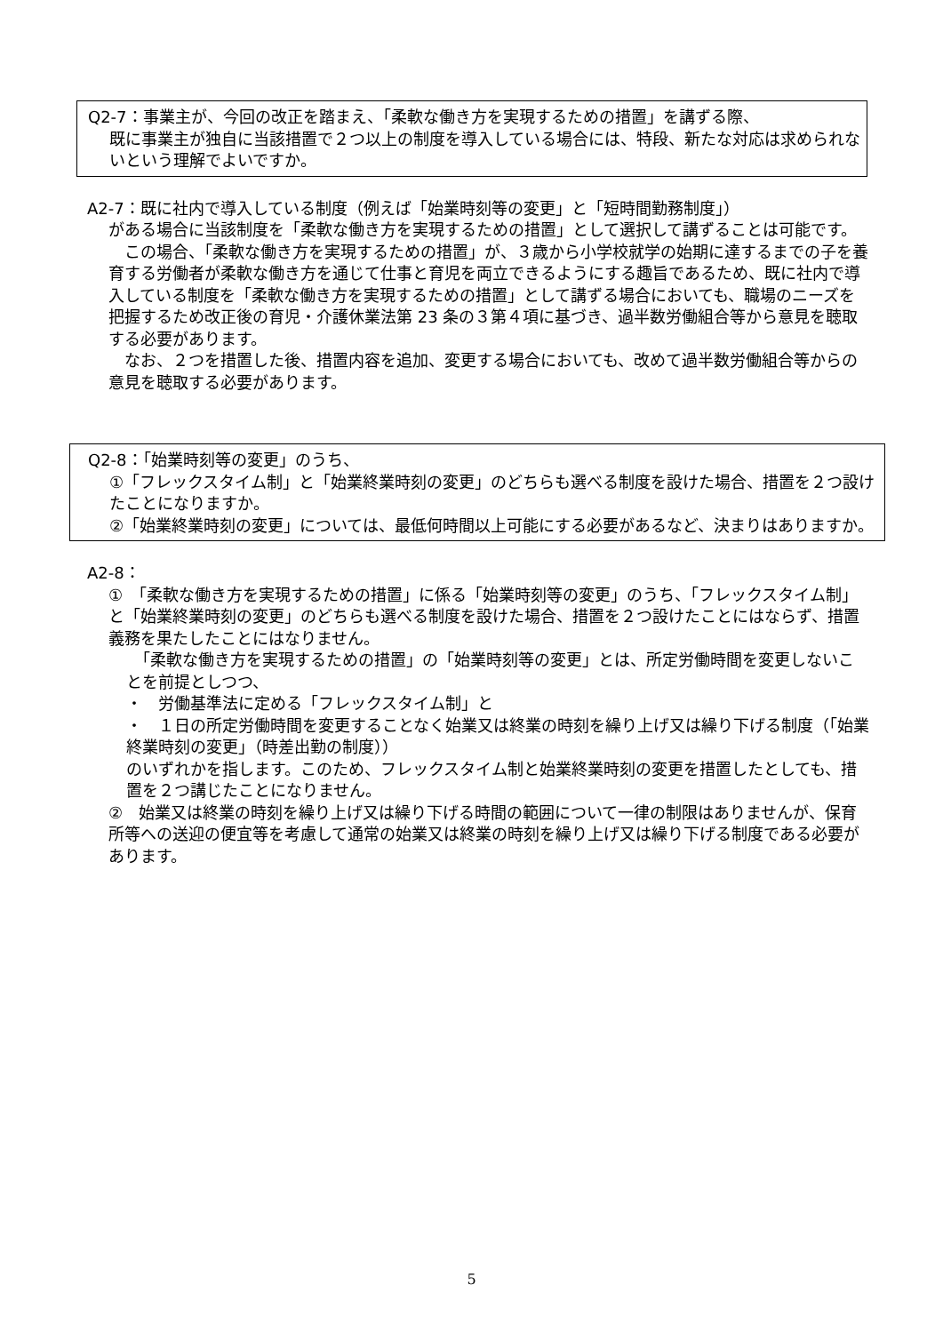Q2-7：事業主が、今回の改正を踏まえ、「柔軟な働き方を実現するための措置」を講ずる際、
既に事業主が独自に当該措置で２つ以上の制度を導入している場合には、特段、新たな対応は求められないという理解でよいですか。
A2-7：既に社内で導入している制度（例えば「始業時刻等の変更」と「短時間勤務制度」）
がある場合に当該制度を「柔軟な働き方を実現するための措置」として選択して講ずることは可能です。
　この場合、「柔軟な働き方を実現するための措置」が、３歳から小学校就学の始期に達するまでの子を養育する労働者が柔軟な働き方を通じて仕事と育児を両立できるようにする趣旨であるため、既に社内で導入している制度を「柔軟な働き方を実現するための措置」として講ずる場合においても、職場のニーズを把握するため改正後の育児・介護休業法第 23 条の３第４項に基づき、過半数労働組合等から意見を聴取する必要があります。
　なお、２つを措置した後、措置内容を追加、変更する場合においても、改めて過半数労働組合等からの意見を聴取する必要があります。
Q2-8：「始業時刻等の変更」のうち、
①「フレックスタイム制」と「始業終業時刻の変更」のどちらも選べる制度を設けた場合、措置を２つ設けたことになりますか。
②「始業終業時刻の変更」については、最低何時間以上可能にする必要があるなど、決まりはありますか。
A2-8：
①　「柔軟な働き方を実現するための措置」に係る「始業時刻等の変更」のうち、「フレックスタイム制」と「始業終業時刻の変更」のどちらも選べる制度を設けた場合、措置を２つ設けたことにはならず、措置義務を果たしたことにはなりません。
　「柔軟な働き方を実現するための措置」の「始業時刻等の変更」とは、所定労働時間を変更しないことを前提としつつ、
・　労働基準法に定める「フレックスタイム制」と
・　１日の所定労働時間を変更することなく始業又は終業の時刻を繰り上げ又は繰り下げる制度（「始業終業時刻の変更」（時差出勤の制度））
のいずれかを指します。このため、フレックスタイム制と始業終業時刻の変更を措置したとしても、措置を２つ講じたことになりません。
②　始業又は終業の時刻を繰り上げ又は繰り下げる時間の範囲について一律の制限はありませんが、保育所等への送迎の便宜等を考慮して通常の始業又は終業の時刻を繰り上げ又は繰り下げる制度である必要があります。
5